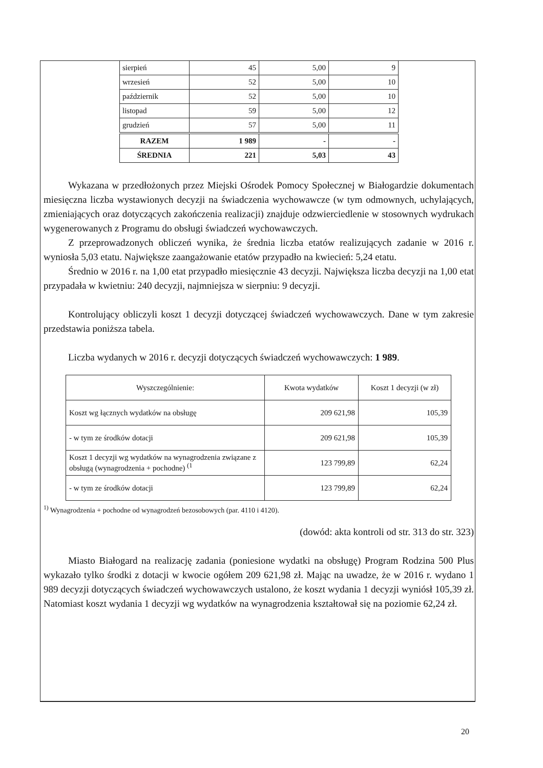| sierpień | 45 | 5,00 | 9 |
| wrzesień | 52 | 5,00 | 10 |
| październik | 52 | 5,00 | 10 |
| listopad | 59 | 5,00 | 12 |
| grudzień | 57 | 5,00 | 11 |
| RAZEM | 1 989 | - | - |
| ŚREDNIA | 221 | 5,03 | 43 |
Wykazana w przedłożonych przez Miejski Ośrodek Pomocy Społecznej w Białogardzie dokumentach miesięczna liczba wystawionych decyzji na świadczenia wychowawcze (w tym odmownych, uchylających, zmieniających oraz dotyczących zakończenia realizacji) znajduje odzwierciedlenie w stosownych wydrukach wygenerowanych z Programu do obsługi świadczeń wychowawczych.
Z przeprowadzonych obliczeń wynika, że średnia liczba etatów realizujących zadanie w 2016 r. wyniosła 5,03 etatu. Największe zaangażowanie etatów przypadło na kwiecień: 5,24 etatu.
Średnio w 2016 r. na 1,00 etat przypadło miesięcznie 43 decyzji. Największa liczba decyzji na 1,00 etat przypadała w kwietniu: 240 decyzji, najmniejsza w sierpniu: 9 decyzji.
Kontrolujący obliczyli koszt 1 decyzji dotyczącej świadczeń wychowawczych. Dane w tym zakresie przedstawia poniższa tabela.
Liczba wydanych w 2016 r. decyzji dotyczących świadczeń wychowawczych: 1 989.
| Wyszczególnienie: | Kwota wydatków | Koszt 1 decyzji (w zł) |
| --- | --- | --- |
| Koszt wg łącznych wydatków na obsługę | 209 621,98 | 105,39 |
| - w tym ze środków dotacji | 209 621,98 | 105,39 |
| Koszt 1 decyzji wg wydatków na wynagrodzenia związane z obsługą (wynagrodzenia + pochodne) <sup>(1</sup> | 123 799,89 | 62,24 |
| - w tym ze środków dotacji | 123 799,89 | 62,24 |
<sup>1)</sup> Wynagrodzenia + pochodne od wynagrodzeń bezosobowych (par. 4110 i 4120).
(dowód: akta kontroli od str. 313 do str. 323)
Miasto Białogard na realizację zadania (poniesione wydatki na obsługę) Program Rodzina 500 Plus wykazało tylko środki z dotacji w kwocie ogółem 209 621,98 zł. Mając na uwadze, że w 2016 r. wydano 1 989 decyzji dotyczących świadczeń wychowawczych ustalono, że koszt wydania 1 decyzji wyniósł 105,39 zł. Natomiast koszt wydania 1 decyzji wg wydatków na wynagrodzenia kształtował się na poziomie 62,24 zł.
20